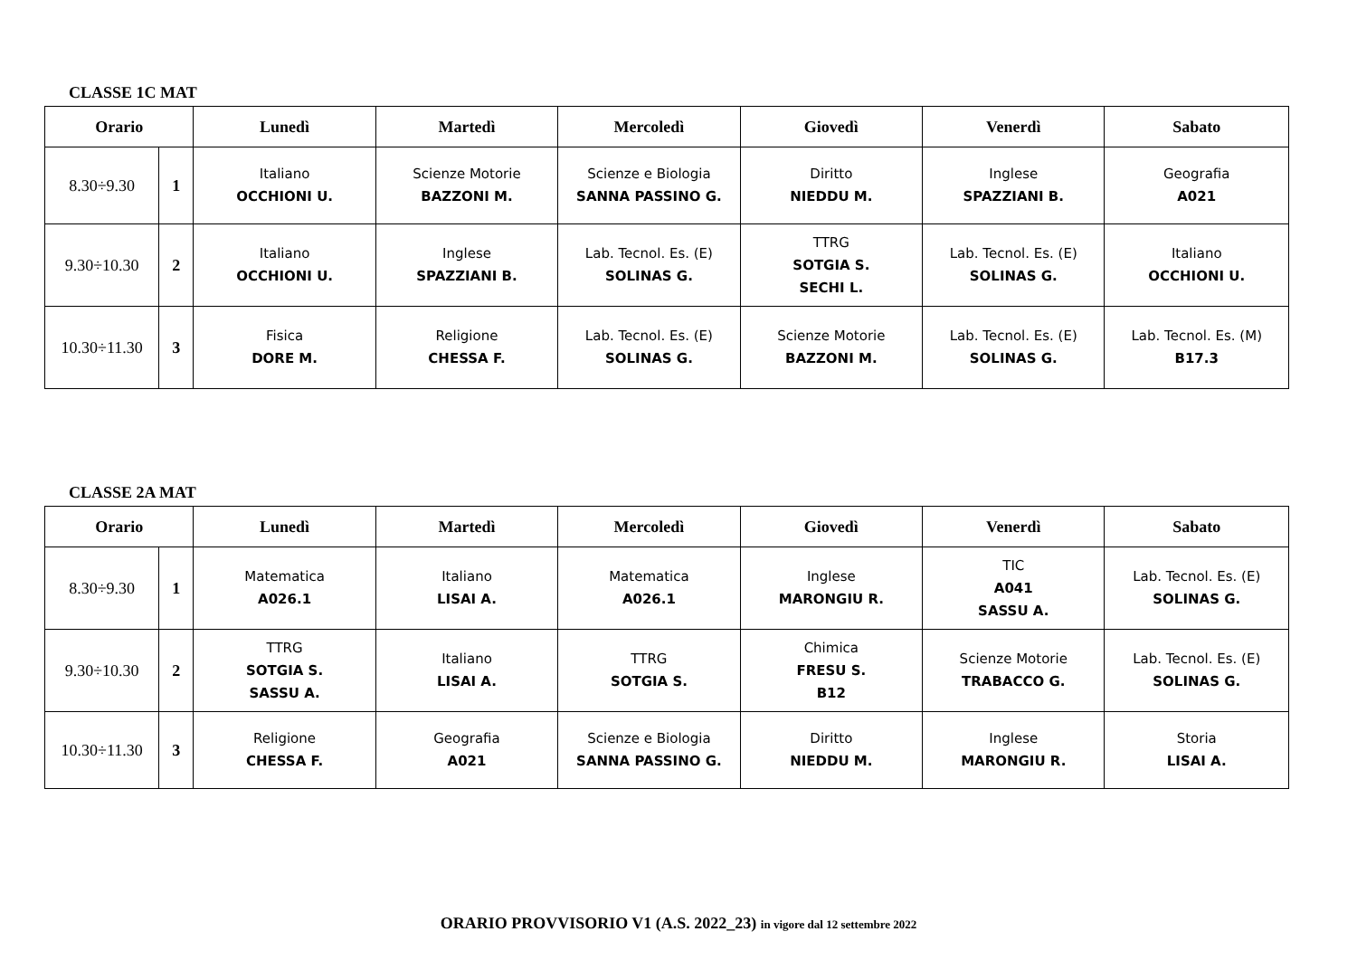CLASSE 1C MAT
| Orario | | Lunedì | Martedì | Mercoledì | Giovedì | Venerdì | Sabato |
| --- | --- | --- | --- | --- | --- | --- | --- |
| 8.30÷9.30 | 1 | Italiano OCCHIONI U. | Scienze Motorie BAZZONI M. | Scienze e Biologia SANNA PASSINO G. | Diritto NIEDDU M. | Inglese SPAZZIANI B. | Geografia A021 |
| 9.30÷10.30 | 2 | Italiano OCCHIONI U. | Inglese SPAZZIANI B. | Lab. Tecnol. Es. (E) SOLINAS G. | TTRG SOTGIA S. SECHI L. | Lab. Tecnol. Es. (E) SOLINAS G. | Italiano OCCHIONI U. |
| 10.30÷11.30 | 3 | Fisica DORE M. | Religione CHESSA F. | Lab. Tecnol. Es. (E) SOLINAS G. | Scienze Motorie BAZZONI M. | Lab. Tecnol. Es. (E) SOLINAS G. | Lab. Tecnol. Es. (M) B17.3 |
CLASSE 2A MAT
| Orario | | Lunedì | Martedì | Mercoledì | Giovedì | Venerdì | Sabato |
| --- | --- | --- | --- | --- | --- | --- | --- |
| 8.30÷9.30 | 1 | Matematica A026.1 | Italiano LISAI A. | Matematica A026.1 | Inglese MARONGIU R. | TIC A041 SASSU A. | Lab. Tecnol. Es. (E) SOLINAS G. |
| 9.30÷10.30 | 2 | TTRG SOTGIA S. SASSU A. | Italiano LISAI A. | TTRG SOTGIA S. | Chimica FRESU S. B12 | Scienze Motorie TRABACCO G. | Lab. Tecnol. Es. (E) SOLINAS G. |
| 10.30÷11.30 | 3 | Religione CHESSA F. | Geografia A021 | Scienze e Biologia SANNA PASSINO G. | Diritto NIEDDU M. | Inglese MARONGIU R. | Storia LISAI A. |
ORARIO PROVVISORIO V1 (A.S. 2022_23) in vigore dal 12 settembre 2022